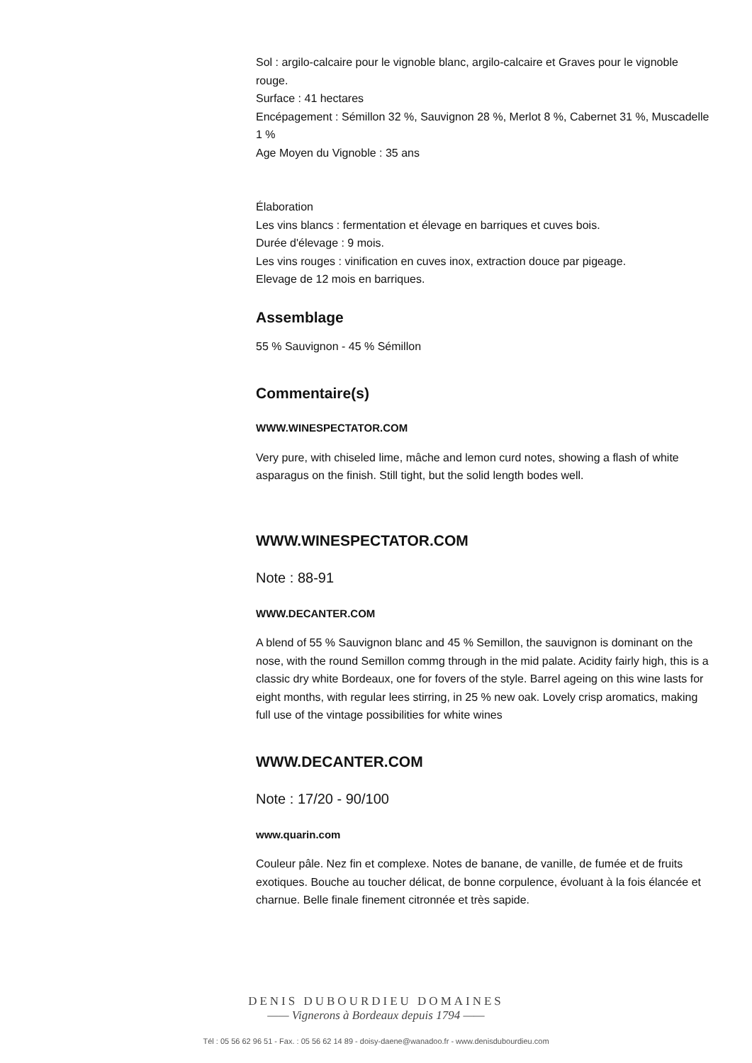Sol : argilo-calcaire pour le vignoble blanc, argilo-calcaire et Graves pour le vignoble rouge.
Surface : 41 hectares
Encépagement : Sémillon 32 %, Sauvignon 28 %, Merlot 8 %, Cabernet 31 %, Muscadelle 1 %
Age Moyen du Vignoble : 35 ans
Élaboration
Les vins blancs : fermentation et élevage en barriques et cuves bois.
Durée d'élevage : 9 mois.
Les vins rouges : vinification en cuves inox, extraction douce par pigeage.
Elevage de 12 mois en barriques.
Assemblage
55 % Sauvignon - 45 % Sémillon
Commentaire(s)
WWW.WINESPECTATOR.COM
Very pure, with chiseled lime, mâche and lemon curd notes, showing a flash of white asparagus on the finish. Still tight, but the solid length bodes well.
WWW.WINESPECTATOR.COM
Note : 88-91
WWW.DECANTER.COM
A blend of 55 % Sauvignon blanc and 45 % Semillon, the sauvignon is dominant on the nose, with the round Semillon commg through in the mid palate. Acidity fairly high, this is a classic dry white Bordeaux, one for fovers of the style. Barrel ageing on this wine lasts for eight months, with regular lees stirring, in 25 % new oak. Lovely crisp aromatics, making full use of the vintage possibilities for white wines
WWW.DECANTER.COM
Note : 17/20 - 90/100
www.quarin.com
Couleur pâle. Nez fin et complexe. Notes de banane, de vanille, de fumée et de fruits exotiques. Bouche au toucher délicat, de bonne corpulence, évoluant à la fois élancée et charnue. Belle finale finement citronnée et très sapide.
DENIS DUBOURDIEU DOMAINES
—— Vignerons à Bordeaux depuis 1794 ——
Tél : 05 56 62 96 51 - Fax. : 05 56 62 14 89 - doisy-daene@wanadoo.fr - www.denisdubourdieu.com